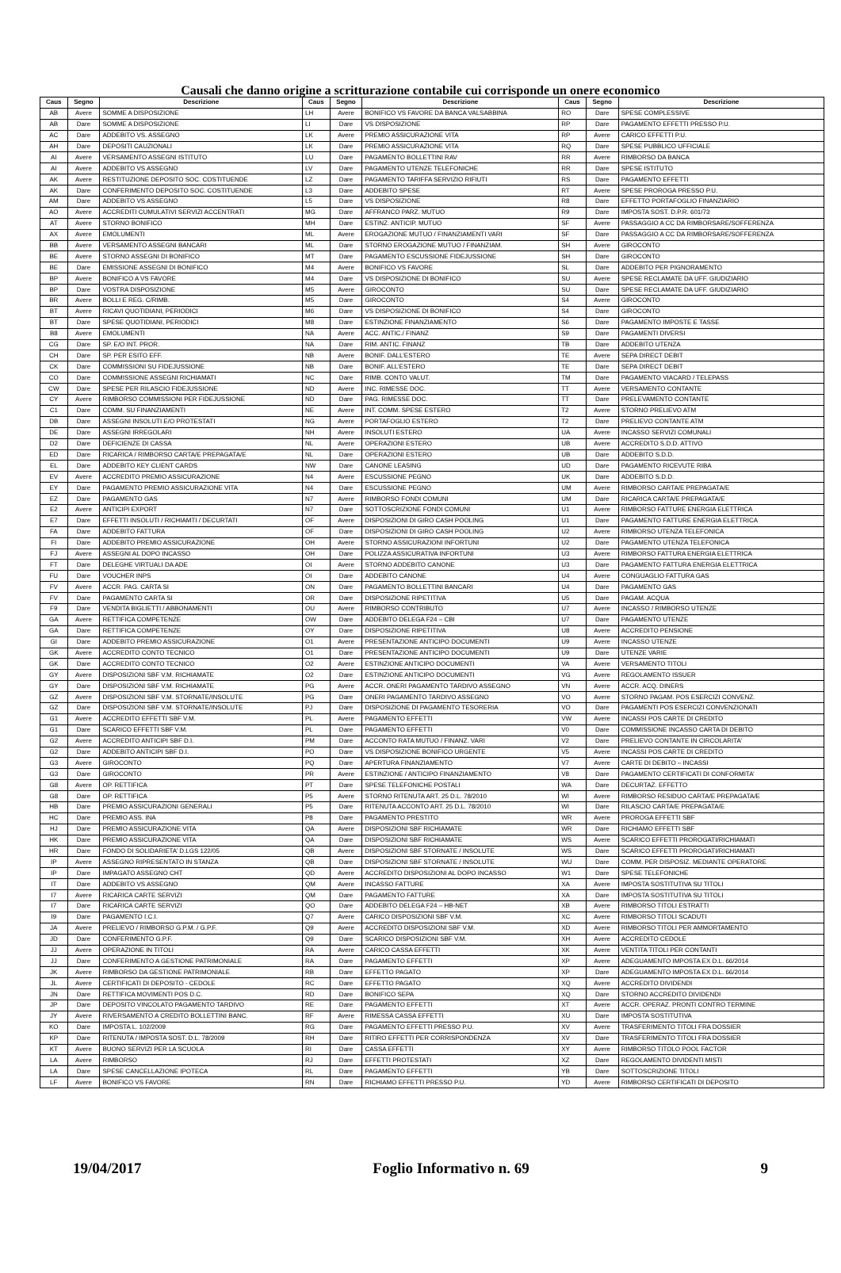Causali che danno origine a scritturazione contabile cui corrisponde un onere economico
| Caus | Segno | Descrizione | Caus | Segno | Descrizione | Caus | Segno | Descrizione |
| --- | --- | --- | --- | --- | --- | --- | --- | --- |
| AB | Avere | SOMME A DISPOSIZIONE | LH | Avere | BONIFICO VS FAVORE DA BANCA VALSABBINA | RO | Dare | SPESE COMPLESSIVE |
| AB | Dare | SOMME A DISPOSIZIONE | LI | Dare | VS DISPOSIZIONE | RP | Dare | PAGAMENTO EFFETTI PRESSO P.U. |
| AC | Dare | ADDEBITO VS. ASSEGNO | LK | Avere | PREMIO ASSICURAZIONE VITA | RP | Avere | CARICO EFFETTI P.U. |
| AH | Dare | DEPOSITI CAUZIONALI | LK | Dare | PREMIO ASSICURAZIONE VITA | RQ | Dare | SPESE PUBBLICO UFFICIALE |
| AI | Avere | VERSAMENTO ASSEGNI ISTITUTO | LU | Dare | PAGAMENTO BOLLETTINI RAV | RR | Avere | RIMBORSO DA BANCA |
| AI | Avere | ADDEBITO VS ASSEGNO | LV | Dare | PAGAMENTO UTENZE TELEFONICHE | RR | Dare | SPESE ISTITUTO |
| AK | Avere | RESTITUZIONE DEPOSITO SOC. COSTITUENDE | LZ | Dare | PAGAMENTO TARIFFA SERVIZIO RIFIUTI | RS | Dare | PAGAMENTO EFFETTI |
| AK | Dare | CONFERIMENTO DEPOSITO SOC. COSTITUENDE | L3 | Dare | ADDEBITO SPESE | RT | Avere | SPESE PROROGA PRESSO P.U. |
| AM | Dare | ADDEBITO VS ASSEGNO | L5 | Dare | VS DISPOSIZIONE | R8 | Dare | EFFETTO PORTAFOGLIO FINANZIARIO |
| AO | Avere | ACCREDITI CUMULATIVI SERVIZI ACCENTRATI | MG | Dare | AFFRANCO PARZ. MUTUO | R9 | Dare | IMPOSTA SOST. D.P.R. 601/73 |
| AT | Avere | STORNO BONIFICO | MH | Dare | ESTINZ. ANTICIP. MUTUO | SF | Avere | PASSAGGIO A CC DA RIMBORSARE/SOFFERENZA |
| AX | Avere | EMOLUMENTI | ML | Avere | EROGAZIONE MUTUO / FINANZIAMENTI VARI | SF | Dare | PASSAGGIO A CC DA RIMBORSARE/SOFFERENZA |
| BB | Avere | VERSAMENTO ASSEGNI BANCARI | ML | Dare | STORNO EROGAZIONE MUTUO / FINANZIAM. | SH | Avere | GIROCONTO |
| BE | Avere | STORNO ASSEGNI DI BONIFICO | MT | Dare | PAGAMENTO ESCUSSIONE FIDEJUSSIONE | SH | Dare | GIROCONTO |
| BE | Dare | EMISSIONE ASSEGNI DI BONIFICO | M4 | Avere | BONIFICO VS FAVORE | SL | Dare | ADDEBITO PER PIGNORAMENTO |
| BP | Avere | BONIFICO A VS FAVORE | M4 | Dare | VS DISPOSIZIONE DI BONIFICO | SU | Avere | SPESE RECLAMATE DA UFF. GIUDIZIARIO |
| BP | Dare | VOSTRA DISPOSIZIONE | M5 | Avere | GIROCONTO | SU | Dare | SPESE RECLAMATE DA UFF. GIUDIZIARIO |
| BR | Avere | BOLLI E REG. C/RIMB. | M5 | Dare | GIROCONTO | S4 | Avere | GIROCONTO |
| BT | Avere | RICAVI QUOTIDIANI, PERIODICI | M6 | Dare | VS DISPOSIZIONE DI BONIFICO | S4 | Dare | GIROCONTO |
| BT | Dare | SPESE QUOTIDIANI, PERIODICI | M8 | Dare | ESTINZIONE FINANZIAMENTO | S6 | Dare | PAGAMENTO IMPOSTE E TASSE |
| B8 | Avere | EMOLUMENTI | NA | Avere | ACC. ANTIC./ FINANZ | S9 | Dare | PAGAMENTI DIVERSI |
| CG | Dare | SP. E/O INT. PROR. | NA | Dare | RIM. ANTIC. FINANZ | TB | Dare | ADDEBITO UTENZA |
| CH | Dare | SP. PER ESITO EFF. | NB | Avere | BONIF. DALL’ESTERO | TE | Avere | SEPA DIRECT DEBIT |
| CK | Dare | COMMISSIONI SU FIDEJUSSIONE | NB | Dare | BONIF. ALL’ESTERO | TE | Dare | SEPA DIRECT DEBIT |
| CO | Dare | COMMISSIONE ASSEGNI RICHIAMATI | NC | Dare | RIMB. CONTO VALUT. | TM | Dare | PAGAMENTO VIACARD / TELEPASS |
| CW | Dare | SPESE PER RILASCIO FIDEJUSSIONE | ND | Avere | INC. RIMESSE DOC. | TT | Avere | VERSAMENTO CONTANTE |
| CY | Avere | RIMBORSO COMMISSIONI PER FIDEJUSSIONE | ND | Dare | PAG. RIMESSE DOC. | TT | Dare | PRELEVAMENTO CONTANTE |
| C1 | Dare | COMM. SU FINANZIAMENTI | NE | Avere | INT. COMM. SPESE ESTERO | T2 | Avere | STORNO PRELIEVO ATM |
| DB | Dare | ASSEGNI INSOLUTI E/O PROTESTATI | NG | Avere | PORTAFOGLIO ESTERO | T2 | Dare | PRELIEVO CONTANTE ATM |
| DE | Dare | ASSEGNI IRREGOLARI | NH | Avere | INSOLUTI ESTERO | UA | Avere | INCASSO SERVIZI COMUNALI |
| D2 | Dare | DEFICIENZE DI CASSA | NL | Avere | OPERAZIONI ESTERO | UB | Avere | ACCREDITO S.D.D. ATTIVO |
| ED | Dare | RICARICA / RIMBORSO CARTA/E PREPAGATA/E | NL | Dare | OPERAZIONI ESTERO | UB | Dare | ADDEBITO S.D.D. |
| EL | Dare | ADDEBITO KEY CLIENT CARDS | NW | Dare | CANONE LEASING | UD | Dare | PAGAMENTO RICEVUTE RIBA |
| EV | Avere | ACCREDITO PREMIO ASSICURAZIONE | N4 | Avere | ESCUSSIONE PEGNO | UK | Dare | ADDEBITO S.D.D. |
| EY | Dare | PAGAMENTO PREMIO ASSICURAZIONE VITA | N4 | Dare | ESCUSSIONE PEGNO | UM | Avere | RIMBORSO CARTA/E PREPAGATA/E |
| EZ | Dare | PAGAMENTO GAS | N7 | Avere | RIMBORSO FONDI COMUNI | UM | Dare | RICARICA CARTA/E PREPAGATA/E |
| E2 | Avere | ANTICIPI EXPORT | N7 | Dare | SOTTOSCRIZIONE FONDI COMUNI | U1 | Avere | RIMBORSO FATTURE ENERGIA ELETTRICA |
| E7 | Dare | EFFETTI INSOLUTI / RICHIAMTI / DECURTATI | OF | Avere | DISPOSIZIONI DI GIRO CASH POOLING | U1 | Dare | PAGAMENTO FATTURE ENERGIA ELETTRICA |
| FA | Dare | ADDEBITO FATTURA | OF | Dare | DISPOSIZIONI DI GIRO CASH POOLING | U2 | Avere | RIMBORSO UTENZA TELEFONICA |
| FI | Dare | ADDEBITO PREMIO ASSICURAZIONE | OH | Avere | STORNO ASSICURAZIONI INFORTUNI | U2 | Dare | PAGAMENTO UTENZA TELEFONICA |
| FJ | Avere | ASSEGNI AL DOPO INCASSO | OH | Dare | POLIZZA ASSICURATIVA INFORTUNI | U3 | Avere | RIMBORSO FATTURA ENERGIA ELETTRICA |
| FT | Dare | DELEGHE VIRTUALI DA ADE | OI | Avere | STORNO ADDEBITO CANONE | U3 | Dare | PAGAMENTO FATTURA ENERGIA ELETTRICA |
| FU | Dare | VOUCHER INPS | OI | Dare | ADDEBITO CANONE | U4 | Avere | CONGUAGLIO FATTURA GAS |
| FV | Avere | ACCR. PAG. CARTA SI | ON | Dare | PAGAMENTO BOLLETTINI BANCARI | U4 | Dare | PAGAMENTO GAS |
| FV | Dare | PAGAMENTO CARTA SI | OR | Dare | DISPOSIZIONE RIPETITIVA | U5 | Dare | PAGAM. ACQUA |
| F9 | Dare | VENDITA BIGLIETTI / ABBONAMENTI | OU | Avere | RIMBORSO CONTRIBUTO | U7 | Avere | INCASSO / RIMBORSO UTENZE |
| GA | Avere | RETTIFICA COMPETENZE | OW | Dare | ADDEBITO DELEGA F24 – CBI | U7 | Dare | PAGAMENTO UTENZE |
| GA | Dare | RETTIFICA COMPETENZE | OY | Dare | DISPOSIZIONE RIPETITIVA | U8 | Avere | ACCREDITO PENSIONE |
| GI | Dare | ADDEBITO PREMIO ASSICURAZIONE | O1 | Avere | PRESENTAZIONE ANTICIPO DOCUMENTI | U9 | Avere | INCASSO UTENZE |
| GK | Avere | ACCREDITO CONTO TECNICO | O1 | Dare | PRESENTAZIONE ANTICIPO DOCUMENTI | U9 | Dare | UTENZE VARIE |
| GK | Dare | ACCREDITO CONTO TECNICO | O2 | Avere | ESTINZIONE ANTICIPO DOCUMENTI | VA | Avere | VERSAMENTO TITOLI |
| GY | Avere | DISPOSIZIONI SBF V.M. RICHIAMATE | O2 | Dare | ESTINZIONE ANTICIPO DOCUMENTI | VG | Avere | REGOLAMENTO ISSUER |
| GY | Dare | DISPOSIZIONI SBF V.M. RICHIAMATE | PG | Avere | ACCR. ONERI PAGAMENTO TARDIVO ASSEGNO | VN | Avere | ACCR. ACQ. DINERS |
| GZ | Avere | DISPOSIZIONI SBF V.M. STORNATE/INSOLUTE | PG | Dare | ONERI PAGAMENTO TARDIVO ASSEGNO | VO | Avere | STORNO PAGAM. POS ESERCIZI CONVENZ. |
| GZ | Dare | DISPOSIZIONI SBF V.M. STORNATE/INSOLUTE | PJ | Dare | DISPOSIZIONE DI PAGAMENTO TESORERIA | VO | Dare | PAGAMENTI POS ESERCIZI CONVENZIONATI |
| G1 | Avere | ACCREDITO EFFETTI SBF V.M. | PL | Avere | PAGAMENTO EFFETTI | VW | Avere | INCASSI POS CARTE DI CREDITO |
| G1 | Dare | SCARICO EFFETTI SBF V.M. | PL | Dare | PAGAMENTO EFFETTI | V0 | Dare | COMMISSIONE INCASSO CARTA DI DEBITO |
| G2 | Avere | ACCREDITO ANTICIPI SBF D.I. | PM | Dare | ACCONTO RATA MUTUO / FINANZ. VARI | V2 | Dare | PRELIEVO CONTANTE IN CIRCOLARITA’ |
| G2 | Dare | ADDEBITO ANTICIPI SBF D.I. | PO | Dare | VS DISPOSIZIONE BONIFICO URGENTE | V5 | Avere | INCASSI POS CARTE DI CREDITO |
| G3 | Avere | GIROCONTO | PQ | Dare | APERTURA FINANZIAMENTO | V7 | Avere | CARTE DI DEBITO – INCASSI |
| G3 | Dare | GIROCONTO | PR | Avere | ESTINZIONE / ANTICIPO FINANZIAMENTO | V8 | Dare | PAGAMENTO CERTIFICATI DI CONFORMITA’ |
| G8 | Avere | OP. RETTIFICA | PT | Dare | SPESE TELEFONICHE POSTALI | WA | Dare | DECURTAZ. EFFETTO |
| G8 | Dare | OP. RETTIFICA | P5 | Avere | STORNO RITENUTA ART. 25 D.L. 78/2010 | WI | Avere | RIMBORSO RESIDUO CARTA/E PREPAGATA/E |
| HB | Dare | PREMIO ASSICURAZIONI GENERALI | P5 | Dare | RITENUTA ACCONTO ART. 25 D.L. 78/2010 | WI | Dare | RILASCIO CARTA/E PREPAGATA/E |
| HC | Dare | PREMIO ASS. INA | P8 | Dare | PAGAMENTO PRESTITO | WR | Avere | PROROGA EFFETTI SBF |
| HJ | Dare | PREMIO ASSICURAZIONE VITA | QA | Avere | DISPOSIZIONI SBF RICHIAMATE | WR | Dare | RICHIAMO EFFETTI SBF |
| HK | Dare | PREMIO ASSICURAZIONE VITA | QA | Dare | DISPOSIZIONI SBF RICHIAMATE | WS | Avere | SCARICO EFFETTI PROROGATI/RICHIAMATI |
| HR | Dare | FONDO DI SOLIDARIETA’ D.LGS 122/05 | QB | Avere | DISPOSIZIONI SBF STORNATE / INSOLUTE | WS | Dare | SCARICO EFFETTI PROROGATI/RICHIAMATI |
| IP | Avere | ASSEGNO RIPRESENTATO IN STANZA | QB | Dare | DISPOSIZIONI SBF STORNATE / INSOLUTE | WU | Dare | COMM. PER DISPOSIZ. MEDIANTE OPERATORE |
| IP | Dare | IMPAGATO ASSEGNO CHT | QD | Avere | ACCREDITO DISPOSIZIONI AL DOPO INCASSO | W1 | Dare | SPESE TELEFONICHE |
| IT | Dare | ADDEBITO VS ASSEGNO | QM | Avere | INCASSO FATTURE | XA | Avere | IMPOSTA SOSTITUTIVA SU TITOLI |
| I7 | Avere | RICARICA CARTE SERVIZI | QM | Dare | PAGAMENTO FATTURE | XA | Dare | IMPOSTA SOSTITUTIVA SU TITOLI |
| I7 | Dare | RICARICA CARTE SERVIZI | QO | Dare | ADDEBITO DELEGA F24 – HB-NET | XB | Avere | RIMBORSO TITOLI ESTRATTI |
| I9 | Dare | PAGAMENTO I.C.I. | Q7 | Avere | CARICO DISPOSIZIONI SBF V.M. | XC | Avere | RIMBORSO TITOLI SCADUTI |
| JA | Avere | PRELIEVO / RIMBORSO G.P.M. / G.P.F. | Q9 | Avere | ACCREDITO DISPOSIZIONI SBF V.M. | XD | Avere | RIMBORSO TITOLI PER AMMORTAMENTO |
| JD | Dare | CONFERIMENTO G.P.F. | Q9 | Dare | SCARICO DISPOSIZIONI SBF V.M. | XH | Avere | ACCREDITO CEDOLE |
| JJ | Avere | OPERAZIONE IN TITOLI | RA | Avere | CARICO CASSA EFFETTI | XK | Avere | VENTITA TITOLI PER CONTANTI |
| JJ | Dare | CONFERIMENTO A GESTIONE PATRIMONIALE | RA | Dare | PAGAMENTO EFFETTI | XP | Avere | ADEGUAMENTO IMPOSTA EX D.L. 66/2014 |
| JK | Avere | RIMBORSO DA GESTIONE PATRIMONIALE | RB | Dare | EFFETTO PAGATO | XP | Dare | ADEGUAMENTO IMPOSTA EX D.L. 66/2014 |
| JL | Avere | CERTIFICATI DI DEPOSITO - CEDOLE | RC | Dare | EFFETTO PAGATO | XQ | Avere | ACCREDITO DIVIDENDI |
| JN | Dare | RETTIFICA MOVIMENTI POS D.C. | RD | Dare | BONIFICO SEPA | XQ | Dare | STORNO ACCREDITO DIVIDENDI |
| JP | Dare | DEPOSITO VINCOLATO PAGAMENTO TARDIVO | RE | Dare | PAGAMENTO EFFETTI | XT | Avere | ACCR. OPERAZ. PRONTI CONTRO TERMINE |
| JY | Avere | RIVERSAMENTO A CREDITO BOLLETTINI BANC. | RF | Avere | RIMESSA CASSA EFFETTI | XU | Dare | IMPOSTA SOSTITUTIVA |
| KO | Dare | IMPOSTA L. 102/2009 | RG | Dare | PAGAMENTO EFFETTI PRESSO P.U. | XV | Avere | TRASFERIMENTO TITOLI FRA DOSSIER |
| KP | Dare | RITENUTA / IMPOSTA SOST. D.L. 78/2009 | RH | Dare | RITIRO EFFETTI PER CORRISPONDENZA | XV | Dare | TRASFERIMENTO TITOLI FRA DOSSIER |
| KT | Avere | BUONO SERVIZI PER LA SCUOLA | RI | Dare | CASSA EFFETTI | XY | Avere | RIMBORSO TITOLO POOL FACTOR |
| LA | Avere | RIMBORSO | RJ | Dare | EFFETTI PROTESTATI | XZ | Dare | REGOLAMENTO DIVIDENTI MISTI |
| LA | Dare | SPESE CANCELLAZIONE IPOTECA | RL | Dare | PAGAMENTO EFFETTI | YB | Dare | SOTTOSCRIZIONE TITOLI |
| LF | Avere | BONIFICO VS FAVORE | RN | Dare | RICHIAMO EFFETTI PRESSO P.U. | YD | Avere | RIMBORSO CERTIFICATI DI DEPOSITO |
19/04/2017 Foglio Informativo n. 69 9